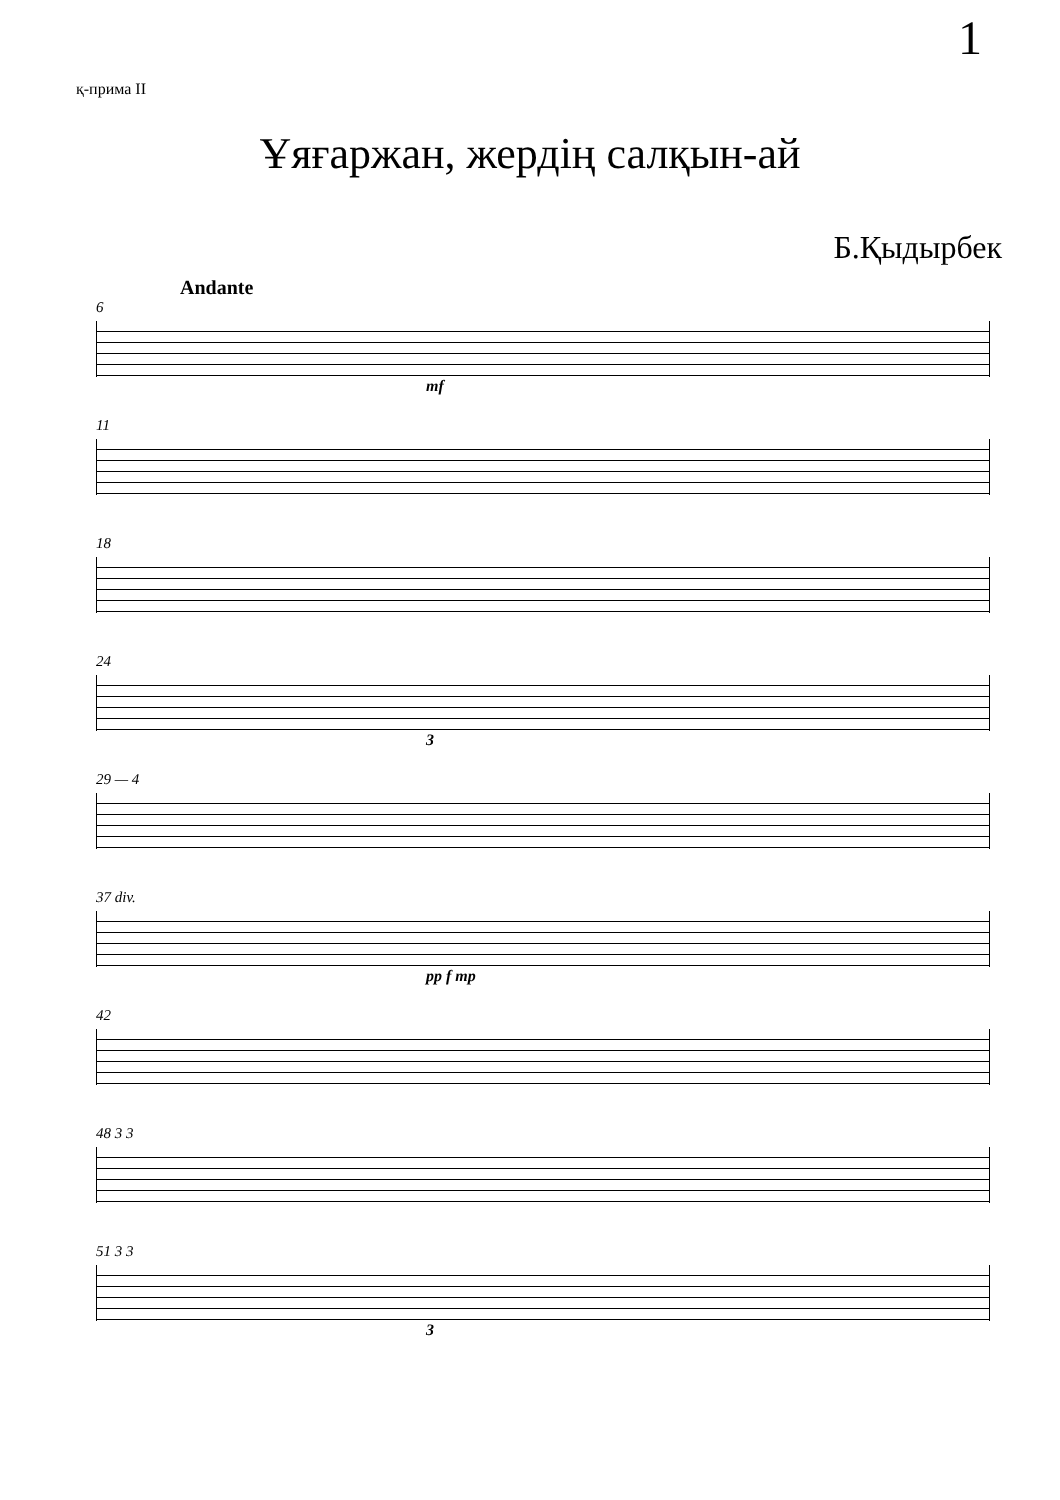1
қ-прима II
Ұяғаржан, жердің салқын-ай
Б.Қыдырбек
Andante
6
mf
11
18
24
3
29 — 4
37 div.
pp f mp
42
48 3 3
51 3 3
3